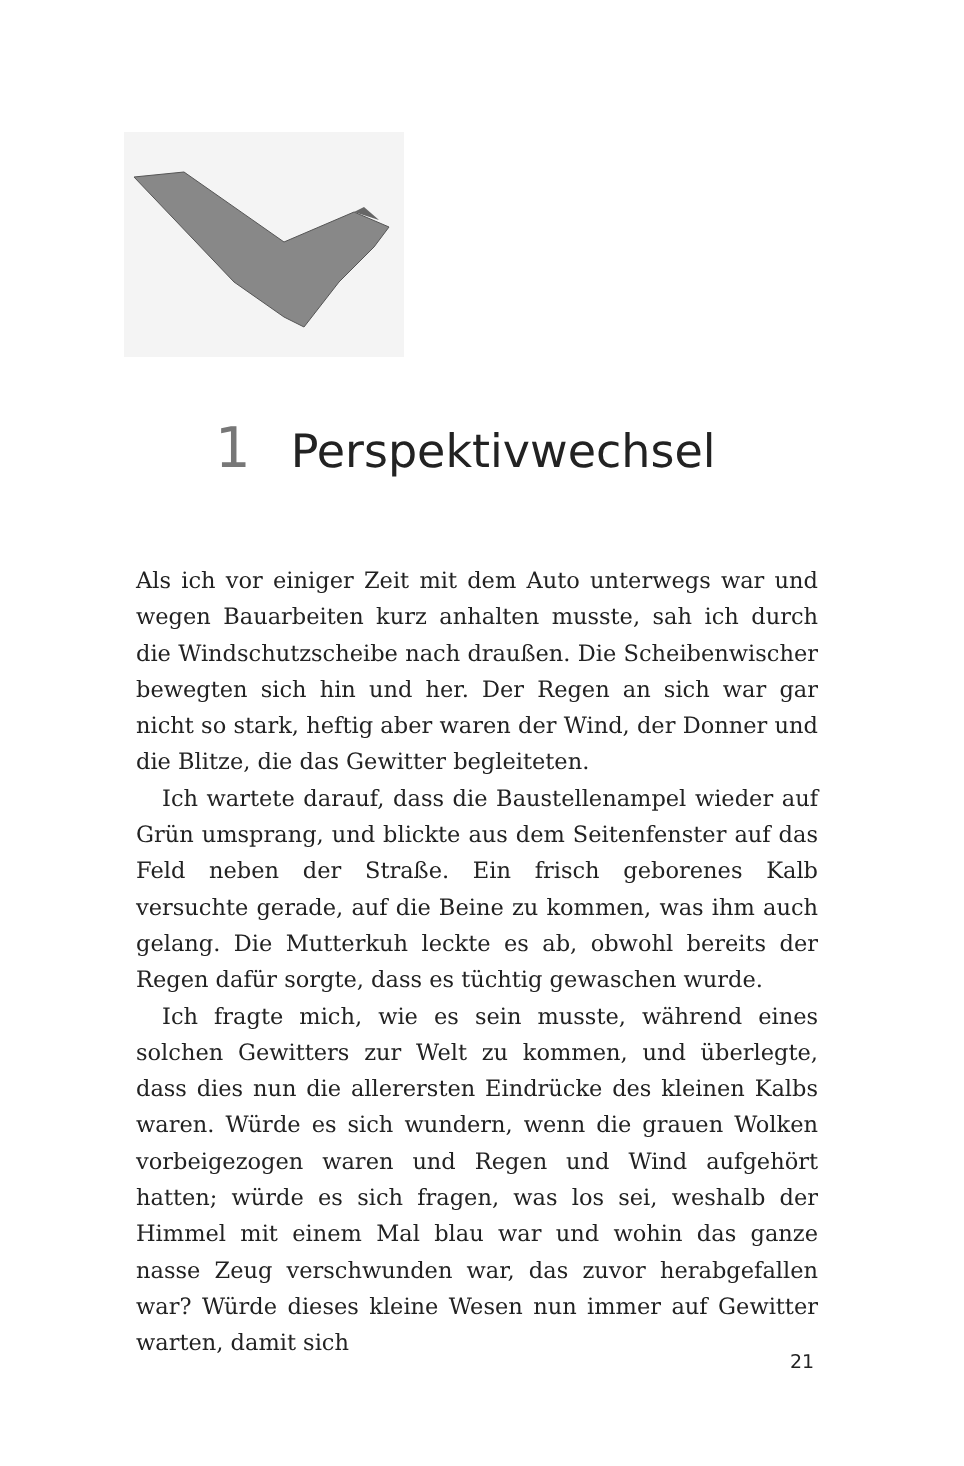1 Perspektivwechsel
Als ich vor einiger Zeit mit dem Auto unterwegs war und wegen Bauarbeiten kurz anhalten musste, sah ich durch die Windschutzscheibe nach draußen. Die Scheibenwischer bewegten sich hin und her. Der Regen an sich war gar nicht so stark, heftig aber waren der Wind, der Donner und die Blitze, die das Gewitter begleiteten.
Ich wartete darauf, dass die Baustellenampel wieder auf Grün umsprang, und blickte aus dem Seitenfenster auf das Feld neben der Straße. Ein frisch geborenes Kalb versuchte gerade, auf die Beine zu kommen, was ihm auch gelang. Die Mutterkuh leckte es ab, obwohl bereits der Regen dafür sorgte, dass es tüchtig gewaschen wurde.
Ich fragte mich, wie es sein musste, während eines solchen Gewitters zur Welt zu kommen, und überlegte, dass dies nun die allerersten Eindrücke des kleinen Kalbs waren. Würde es sich wundern, wenn die grauen Wolken vorbeigezogen waren und Regen und Wind aufgehört hatten; würde es sich fragen, was los sei, weshalb der Himmel mit einem Mal blau war und wohin das ganze nasse Zeug verschwunden war, das zuvor herabgefallen war? Würde dieses kleine Wesen nun immer auf Gewitter warten, damit sich
21